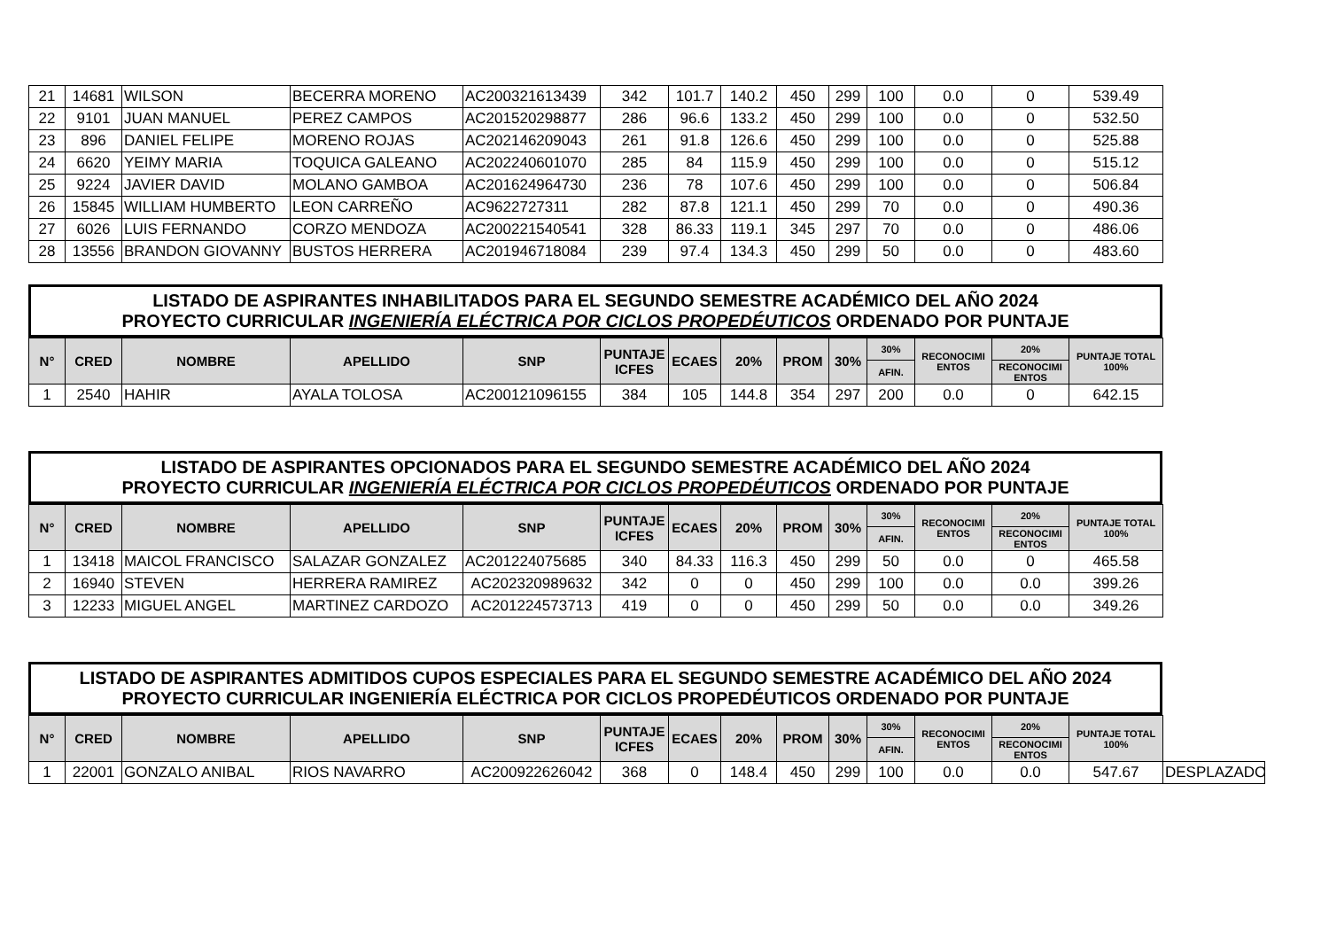| 21 | 14681 | WILSON | BECERRA MORENO | AC200321613439 | 342 | 101.7 | 140.2 | 450 | 299 | 100 | 0.0 | 0 | 539.49 |
| 22 | 9101 | JUAN MANUEL | PEREZ CAMPOS | AC201520298877 | 286 | 96.6 | 133.2 | 450 | 299 | 100 | 0.0 | 0 | 532.50 |
| 23 | 896 | DANIEL FELIPE | MORENO ROJAS | AC202146209043 | 261 | 91.8 | 126.6 | 450 | 299 | 100 | 0.0 | 0 | 525.88 |
| 24 | 6620 | YEIMY MARIA | TOQUICA GALEANO | AC202240601070 | 285 | 84 | 115.9 | 450 | 299 | 100 | 0.0 | 0 | 515.12 |
| 25 | 9224 | JAVIER DAVID | MOLANO GAMBOA | AC201624964730 | 236 | 78 | 107.6 | 450 | 299 | 100 | 0.0 | 0 | 506.84 |
| 26 | 15845 | WILLIAM HUMBERTO | LEON CARREÑO | AC9622727311 | 282 | 87.8 | 121.1 | 450 | 299 | 70 | 0.0 | 0 | 490.36 |
| 27 | 6026 | LUIS FERNANDO | CORZO MENDOZA | AC200221540541 | 328 | 86.33 | 119.1 | 345 | 297 | 70 | 0.0 | 0 | 486.06 |
| 28 | 13556 | BRANDON GIOVANNY | BUSTOS HERRERA | AC201946718084 | 239 | 97.4 | 134.3 | 450 | 299 | 50 | 0.0 | 0 | 483.60 |
LISTADO DE ASPIRANTES INHABILITADOS PARA EL SEGUNDO SEMESTRE ACADÉMICO DEL AÑO 2024
PROYECTO CURRICULAR INGENIERÍA ELÉCTRICA POR CICLOS PROPEDÉUTICOS ORDENADO POR PUNTAJE
| N° | CRED | NOMBRE | APELLIDO | SNP | PUNTAJE ICFES | ECAES | 20% | PROM | 30% | 30% | RECONOCIMI ENTOS | 20% | PUNTAJE TOTAL 100% |
| --- | --- | --- | --- | --- | --- | --- | --- | --- | --- | --- | --- | --- | --- |
| | | | | | | | | | | AFIN. | | RECONOCIMI ENTOS | |
| 1 | 2540 | HAHIR | AYALA TOLOSA | AC200121096155 | 384 | 105 | 144.8 | 354 | 297 | 200 | 0.0 | 0 | 642.15 |
LISTADO DE ASPIRANTES OPCIONADOS PARA EL SEGUNDO SEMESTRE ACADÉMICO DEL AÑO 2024
PROYECTO CURRICULAR INGENIERÍA ELÉCTRICA POR CICLOS PROPEDÉUTICOS ORDENADO POR PUNTAJE
| N° | CRED | NOMBRE | APELLIDO | SNP | PUNTAJE ICFES | ECAES | 20% | PROM | 30% | 30% | RECONOCIMI ENTOS | 20% | PUNTAJE TOTAL 100% |
| --- | --- | --- | --- | --- | --- | --- | --- | --- | --- | --- | --- | --- | --- |
| | | | | | | | | | | AFIN. | | RECONOCIMI ENTOS | |
| 1 | 13418 | MAICOL FRANCISCO | SALAZAR GONZALEZ | AC201224075685 | 340 | 84.33 | 116.3 | 450 | 299 | 50 | 0.0 | 0 | 465.58 |
| 2 | 16940 | STEVEN | HERRERA RAMIREZ | AC202320989632 | 342 | 0 | 0 | 450 | 299 | 100 | 0.0 | 0.0 | 399.26 |
| 3 | 12233 | MIGUEL ANGEL | MARTINEZ CARDOZO | AC201224573713 | 419 | 0 | 0 | 450 | 299 | 50 | 0.0 | 0.0 | 349.26 |
LISTADO DE ASPIRANTES ADMITIDOS CUPOS ESPECIALES PARA EL SEGUNDO SEMESTRE ACADÉMICO DEL AÑO 2024
PROYECTO CURRICULAR INGENIERÍA ELÉCTRICA POR CICLOS PROPEDÉUTICOS ORDENADO POR PUNTAJE
| N° | CRED | NOMBRE | APELLIDO | SNP | PUNTAJE ICFES | ECAES | 20% | PROM | 30% | 30% | RECONOCIMI ENTOS | 20% | PUNTAJE TOTAL 100% | |
| | | | | | | | | | | AFIN. | | RECONOCIMI ENTOS | | |
| 1 | 22001 | GONZALO ANIBAL | RIOS NAVARRO | AC200922626042 | 368 | 0 | 148.4 | 450 | 299 | 100 | 0.0 | 0.0 | 547.67 | DESPLAZADO |